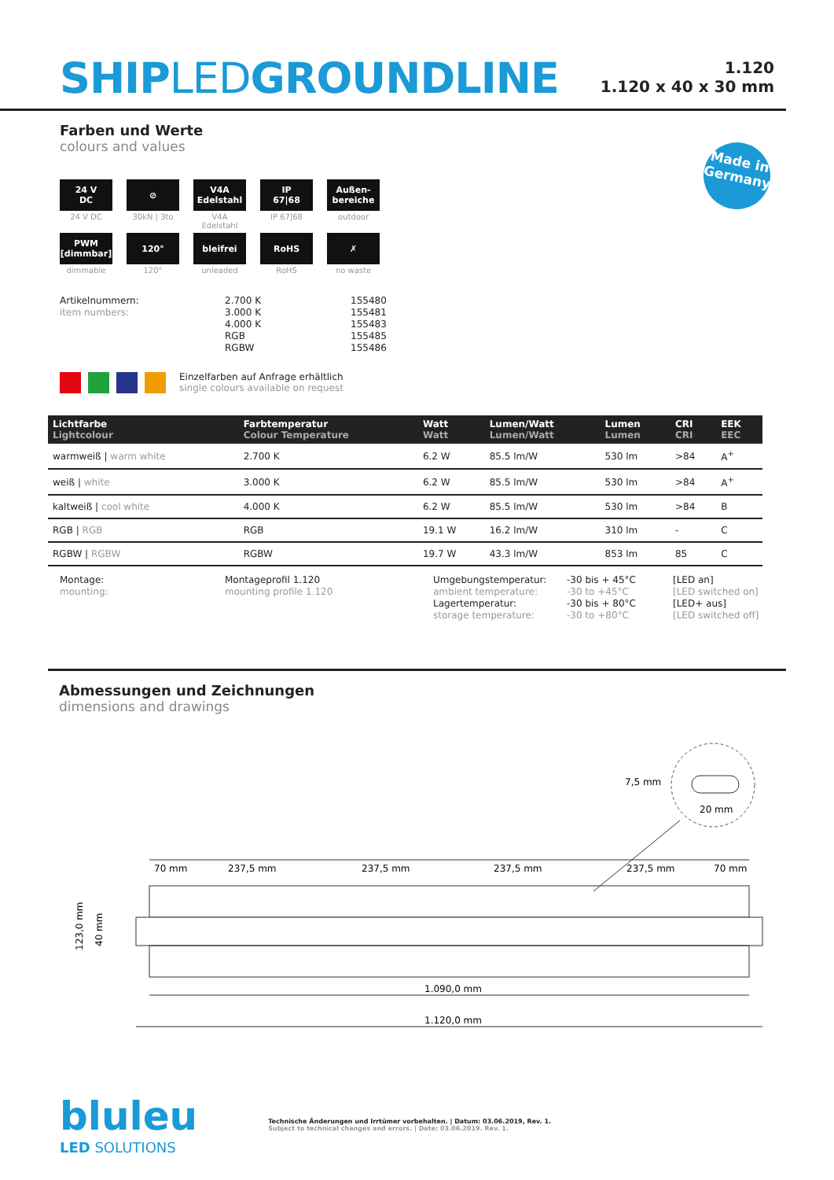SHIPLEDGROUNDLINE
1.120
1.120 x 40 x 30 mm
Made in
Germany
Farben und Werte
colours and values
24 V
DC
24 V DC
⊘
30kN | 3to
V4A
Edelstahl
V4A Edelstahl
IP
67|68
IP 67|68
Außen-
bereiche
outdoor
PWM
[dimmbar]
dimmable
120°
120°
bleifrei
unleaded
RoHS
RoHS
✗
no waste
Artikelnummern:
item numbers:
2.700 K
3.000 K
4.000 K
RGB
RGBW
155480
155481
155483
155485
155486
Einzelfarben auf Anfrage erhältlich
single colours available on request
| Lichtfarbe Lightcolour | Farbtemperatur Colour Temperature | Watt Watt | Lumen/Watt Lumen/Watt | Lumen Lumen | CRI CRI | EEK EEC |
| --- | --- | --- | --- | --- | --- | --- |
| warmweiß / warm white | 2.700 K | 6.2 W | 85.5 lm/W | 530 lm | >84 | A<sup>+</sup> |
| weiß / white | 3.000 K | 6.2 W | 85.5 lm/W | 530 lm | >84 | A<sup>+</sup> |
| kaltweiß / cool white | 4.000 K | 6.2 W | 85.5 lm/W | 530 lm | >84 | B |
| RGB / RGB | RGB | 19.1 W | 16.2 lm/W | 310 lm | - | C |
| RGBW / RGBW | RGBW | 19.7 W | 43.3 lm/W | 853 lm | 85 | C |
Montage:
mounting:
Montageprofil 1.120
mounting profile 1.120
Umgebungstemperatur:
ambient temperature:
Lagertemperatur:
storage temperature:
-30 bis + 45°C
-30 to +45°C
-30 bis + 80°C
-30 to +80°C
[LED an]
[LED switched on]
[LED+ aus]
[LED switched off]
Abmessungen und Zeichnungen
dimensions and drawings
7,5 mm
20 mm
70 mm
237,5 mm
237,5 mm
237,5 mm
237,5 mm
70 mm
123,0 mm
40 mm
1.090,0 mm
1.120,0 mm
bluleu
LED SOLUTIONS
Technische Änderungen und Irrtümer vorbehalten. | Datum: 03.06.2019, Rev. 1.
Subject to technical changes and errors. | Date: 03.06.2019. Rev. 1.